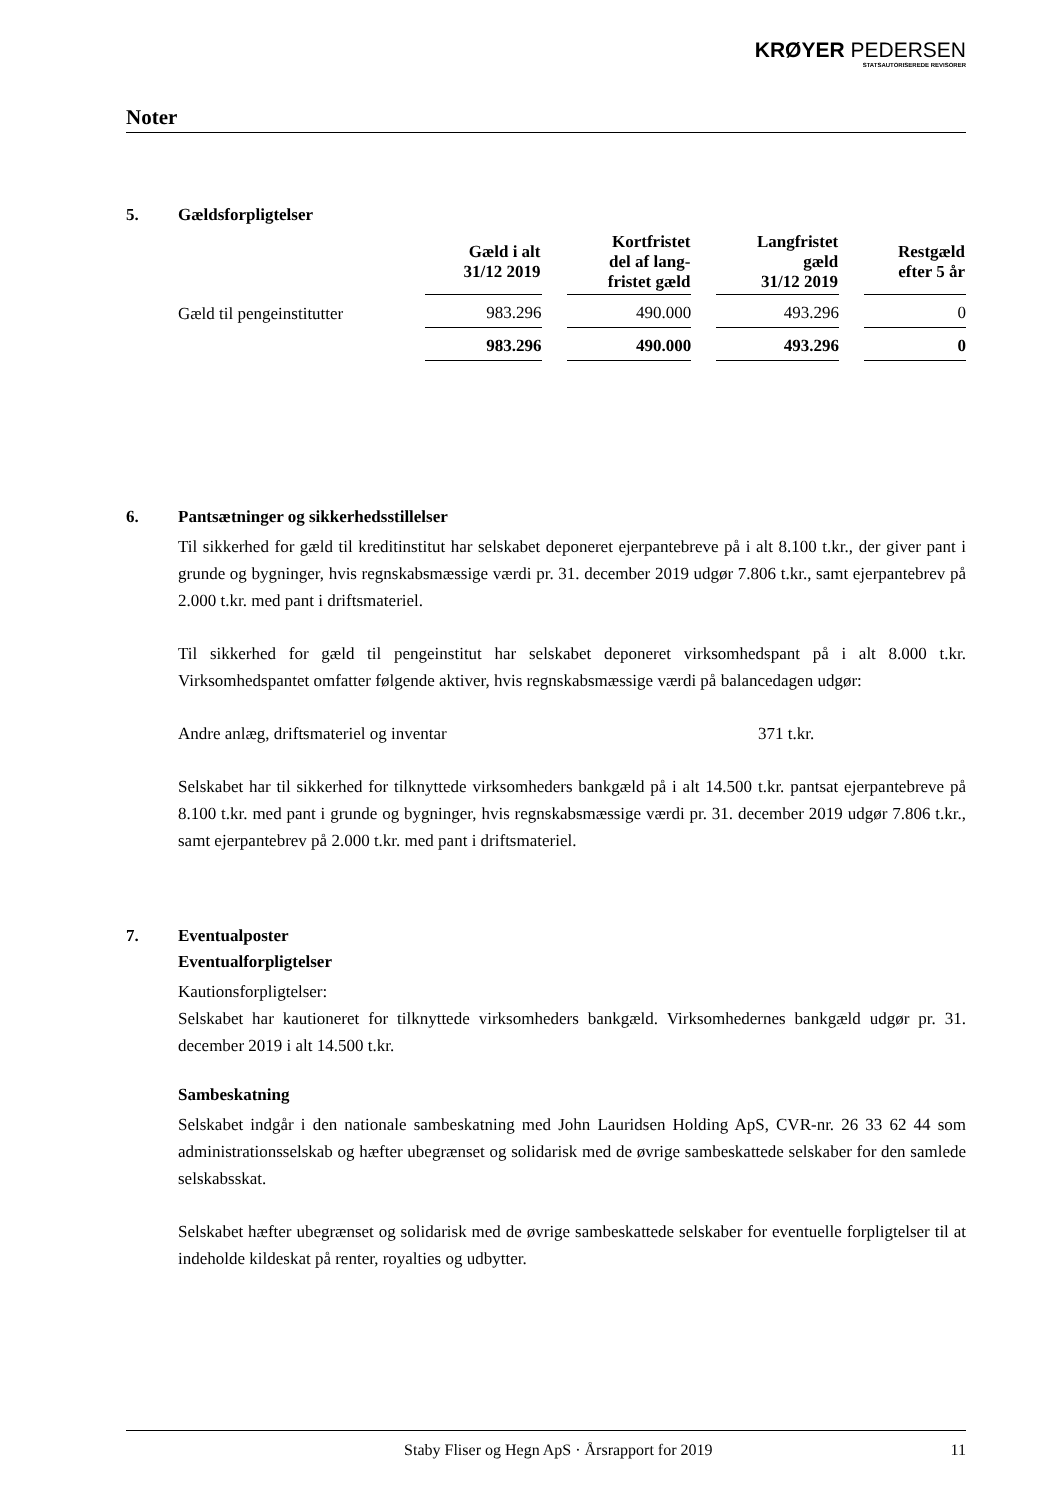KRØYER PEDERSEN
STATSAUTORISEREDE REVISORER
Noter
5. Gældsforpligtelser
| | Gæld i alt 31/12 2019 | Kortfristet del af lang- fristet gæld | Langfristet gæld 31/12 2019 | Restgæld efter 5 år |
| --- | --- | --- | --- | --- |
| Gæld til pengeinstitutter | 983.296 | 490.000 | 493.296 | 0 |
| | 983.296 | 490.000 | 493.296 | 0 |
6. Pantsætninger og sikkerhedsstillelser
Til sikkerhed for gæld til kreditinstitut har selskabet deponeret ejerpantebreve på i alt 8.100 t.kr., der giver pant i grunde og bygninger, hvis regnskabsmæssige værdi pr. 31. december 2019 udgør 7.806 t.kr., samt ejerpantebrev på 2.000 t.kr. med pant i driftsmateriel.
Til sikkerhed for gæld til pengeinstitut har selskabet deponeret virksomhedspant på i alt 8.000 t.kr. Virksomhedspantet omfatter følgende aktiver, hvis regnskabsmæssige værdi på balancedagen udgør:
Andre anlæg, driftsmateriel og inventar 371 t.kr.
Selskabet har til sikkerhed for tilknyttede virksomheders bankgæld på i alt 14.500 t.kr. pantsat ejerpantebreve på 8.100 t.kr. med pant i grunde og bygninger, hvis regnskabsmæssige værdi pr. 31. december 2019 udgør 7.806 t.kr., samt ejerpantebrev på 2.000 t.kr. med pant i driftsmateriel.
7. Eventualposter
Eventualforpligtelser
Kautionsforpligtelser:
Selskabet har kautioneret for tilknyttede virksomheders bankgæld. Virksomhedernes bankgæld udgør pr. 31. december 2019 i alt 14.500 t.kr.
Sambeskatning
Selskabet indgår i den nationale sambeskatning med John Lauridsen Holding ApS, CVR-nr. 26 33 62 44 som administrationsselskab og hæfter ubegrænset og solidarisk med de øvrige sambeskattede selskaber for den samlede selskabsskat.
Selskabet hæfter ubegrænset og solidarisk med de øvrige sambeskattede selskaber for eventuelle forpligtelser til at indeholde kildeskat på renter, royalties og udbytter.
Staby Fliser og Hegn ApS · Årsrapport for 2019 11